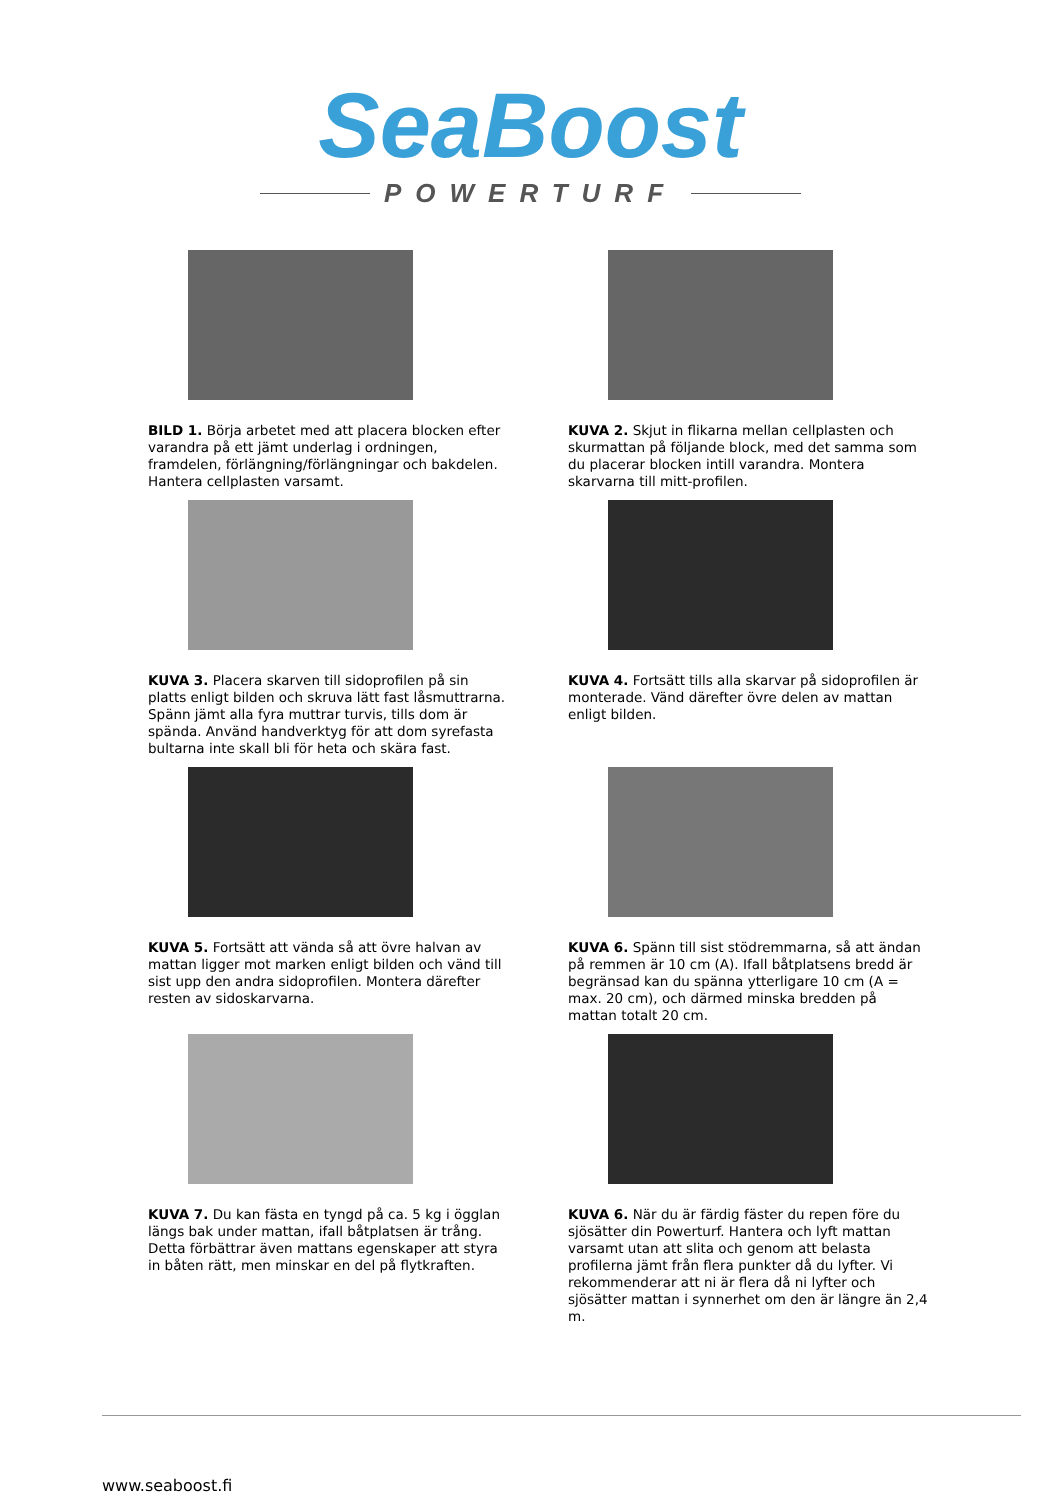SeaBoost
POWERTURF
BILD 1. Börja arbetet med att placera blocken efter varandra på ett jämt underlag i ordningen, framdelen, förlängning/förlängningar och bakdelen. Hantera cellplasten varsamt.
KUVA 2. Skjut in flikarna mellan cellplasten och skurmattan på följande block, med det samma som du placerar blocken intill varandra. Montera skarvarna till mitt-profilen.
KUVA 3. Placera skarven till sidoprofilen på sin platts enligt bilden och skruva lätt fast låsmuttrarna. Spänn jämt alla fyra muttrar turvis, tills dom är spända. Använd handverktyg för att dom syrefasta bultarna inte skall bli för heta och skära fast.
KUVA 4. Fortsätt tills alla skarvar på sidoprofilen är monterade. Vänd därefter övre delen av mattan enligt bilden.
KUVA 5. Fortsätt att vända så att övre halvan av mattan ligger mot marken enligt bilden och vänd till sist upp den andra sidoprofilen. Montera därefter resten av sidoskarvarna.
KUVA 6. Spänn till sist stödremmarna, så att ändan på remmen är 10 cm (A). Ifall båtplatsens bredd är begränsad kan du spänna ytterligare 10 cm (A = max. 20 cm), och därmed minska bredden på mattan totalt 20 cm.
KUVA 7. Du kan fästa en tyngd på ca. 5 kg i ögglan längs bak under mattan, ifall båtplatsen är trång. Detta förbättrar även mattans egenskaper att styra in båten rätt, men minskar en del på flytkraften.
KUVA 6. När du är färdig fäster du repen före du sjösätter din Powerturf. Hantera och lyft mattan varsamt utan att slita och genom att belasta profilerna jämt från flera punkter då du lyfter. Vi rekommenderar att ni är flera då ni lyfter och sjösätter mattan i synnerhet om den är längre än 2,4 m.
www.seaboost.fi